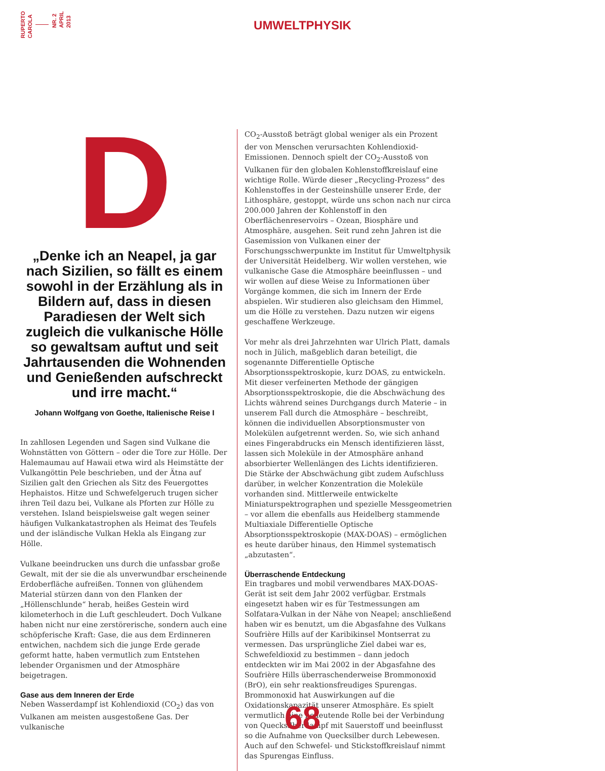RUPERTO
CAROLA
NR. 2
APRIL
2013
UMWELTPHYSIK
D
„Denke ich an Neapel, ja gar nach Sizilien, so fällt es einem sowohl in der Erzählung als in Bildern auf, dass in diesen Paradiesen der Welt sich zugleich die vulkanische Hölle so gewaltsam auftut und seit Jahrtausenden die Wohnenden und Genießenden aufschreckt und irre macht.“
Johann Wolfgang von Goethe, Italienische Reise I
In zahllosen Legenden und Sagen sind Vulkane die Wohnstätten von Göttern – oder die Tore zur Hölle. Der Halemaumau auf Hawaii etwa wird als Heimstätte der Vulkangöttin Pele beschrieben, und der Ätna auf Sizilien galt den Griechen als Sitz des Feuergottes Hephaistos. Hitze und Schwefelgeruch trugen sicher ihren Teil dazu bei, Vulkane als Pforten zur Hölle zu verstehen. Island beispielsweise galt wegen seiner häufigen Vulkankatastrophen als Heimat des Teufels und der isländische Vulkan Hekla als Eingang zur Hölle.
Vulkane beeindrucken uns durch die unfassbar große Gewalt, mit der sie die als unverwundbar erscheinende Erdoberfläche aufreißen. Tonnen von glühendem Material stürzen dann von den Flanken der „Höllenschlunde“ herab, heißes Gestein wird kilometerhoch in die Luft geschleudert. Doch Vulkane haben nicht nur eine zerstörerische, sondern auch eine schöpferische Kraft: Gase, die aus dem Erdinneren entwichen, nachdem sich die junge Erde gerade geformt hatte, haben vermutlich zum Entstehen lebender Organismen und der Atmosphäre beigetragen.
Gase aus dem Inneren der Erde
Neben Wasserdampf ist Kohlendioxid (CO<sub>2</sub>) das von Vulkanen am meisten ausgestoßene Gas. Der vulkanische
CO<sub>2</sub>-Ausstoß beträgt global weniger als ein Prozent der von Menschen verursachten Kohlendioxid-Emissionen. Dennoch spielt der CO<sub>2</sub>-Ausstoß von Vulkanen für den globalen Kohlenstoffkreislauf eine wichtige Rolle. Würde dieser „Recycling-Prozess“ des Kohlenstoffes in der Gesteinshülle unserer Erde, der Lithosphäre, gestoppt, würde uns schon nach nur circa 200.000 Jahren der Kohlenstoff in den Oberflächenreservoirs – Ozean, Biosphäre und Atmosphäre, ausgehen. Seit rund zehn Jahren ist die Gasemission von Vulkanen einer der Forschungsschwerpunkte im Institut für Umweltphysik der Universität Heidelberg. Wir wollen verstehen, wie vulkanische Gase die Atmosphäre beeinflussen – und wir wollen auf diese Weise zu Informationen über Vorgänge kommen, die sich im Innern der Erde abspielen. Wir studieren also gleichsam den Himmel, um die Hölle zu verstehen. Dazu nutzen wir eigens geschaffene Werkzeuge.
Vor mehr als drei Jahrzehnten war Ulrich Platt, damals noch in Jülich, maßgeblich daran beteiligt, die sogenannte Differentielle Optische Absorptionsspektroskopie, kurz DOAS, zu entwickeln. Mit dieser verfeinerten Methode der gängigen Absorptionsspektroskopie, die die Abschwächung des Lichts während seines Durchgangs durch Materie – in unserem Fall durch die Atmosphäre – beschreibt, können die individuellen Absorptionsmuster von Molekülen aufgetrennt werden. So, wie sich anhand eines Fingerabdrucks ein Mensch identifizieren lässt, lassen sich Moleküle in der Atmosphäre anhand absorbierter Wellenlängen des Lichts identifizieren. Die Stärke der Abschwächung gibt zudem Aufschluss darüber, in welcher Konzentration die Moleküle vorhanden sind. Mittlerweile entwickelte Miniaturspektrographen und spezielle Messgeometrien – vor allem die ebenfalls aus Heidelberg stammende Multiaxiale Differentielle Optische Absorptionsspektroskopie (MAX-DOAS) – ermöglichen es heute darüber hinaus, den Himmel systematisch „abzutasten“.
Überraschende Entdeckung
Ein tragbares und mobil verwendbares MAX-DOAS-Gerät ist seit dem Jahr 2002 verfügbar. Erstmals eingesetzt haben wir es für Testmessungen am Solfatara-Vulkan in der Nähe von Neapel; anschließend haben wir es benutzt, um die Abgasfahne des Vulkans Soufrière Hills auf der Karibikinsel Montserrat zu vermessen. Das ursprüngliche Ziel dabei war es, Schwefeldioxid zu bestimmen – dann jedoch entdeckten wir im Mai 2002 in der Abgasfahne des Soufrière Hills überraschenderweise Brommonoxid (BrO), ein sehr reaktionsfreudiges Spurengas. Brommonoxid hat Auswirkungen auf die Oxidationskapazität unserer Atmosphäre. Es spielt vermutlich eine bedeutende Rolle bei der Verbindung von Quecksilberdampf mit Sauerstoff und beeinflusst so die Aufnahme von Quecksilber durch Lebewesen. Auch auf den Schwefel- und Stickstoffkreislauf nimmt das Spurengas Einfluss.
68